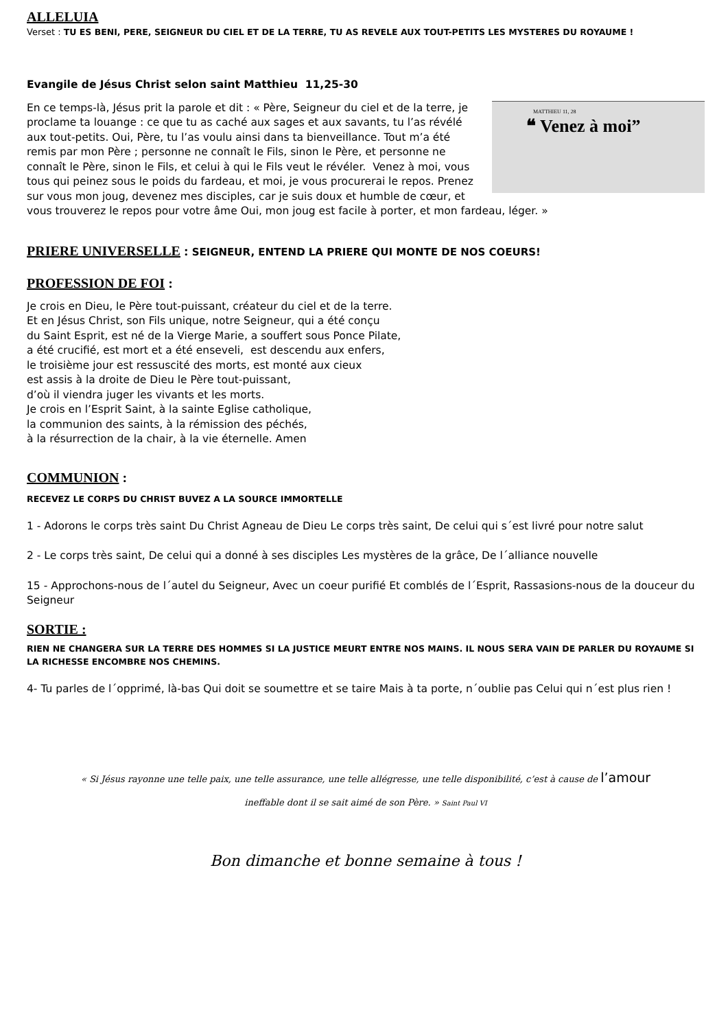ALLELUIA
Verset : TU ES BENI, PERE, SEIGNEUR DU CIEL ET DE LA TERRE, TU AS REVELE AUX TOUT-PETITS LES MYSTERES DU ROYAUME !
Evangile de Jésus Christ selon saint Matthieu 11,25-30
MATTHIEU 11, 28
❝ Venez à moi”
En ce temps-là, Jésus prit la parole et dit : « Père, Seigneur du ciel et de la terre, je proclame ta louange : ce que tu as caché aux sages et aux savants, tu l’as révélé aux tout-petits. Oui, Père, tu l’as voulu ainsi dans ta bienveillance. Tout m’a été remis par mon Père ; personne ne connaît le Fils, sinon le Père, et personne ne connaît le Père, sinon le Fils, et celui à qui le Fils veut le révéler. Venez à moi, vous tous qui peinez sous le poids du fardeau, et moi, je vous procurerai le repos. Prenez sur vous mon joug, devenez mes disciples, car je suis doux et humble de cœur, et vous trouverez le repos pour votre âme Oui, mon joug est facile à porter, et mon fardeau, léger. »
PRIERE UNIVERSELLE : SEIGNEUR, ENTEND LA PRIERE QUI MONTE DE NOS COEURS!
PROFESSION DE FOI :
Je crois en Dieu, le Père tout-puissant, créateur du ciel et de la terre.
Et en Jésus Christ, son Fils unique, notre Seigneur, qui a été conçu
du Saint Esprit, est né de la Vierge Marie, a souffert sous Ponce Pilate,
a été crucifié, est mort et a été enseveli, est descendu aux enfers,
le troisième jour est ressuscité des morts, est monté aux cieux
est assis à la droite de Dieu le Père tout-puissant,
d’où il viendra juger les vivants et les morts.
Je crois en l’Esprit Saint, à la sainte Eglise catholique,
la communion des saints, à la rémission des péchés,
à la résurrection de la chair, à la vie éternelle. Amen
COMMUNION :
RECEVEZ LE CORPS DU CHRIST BUVEZ A LA SOURCE IMMORTELLE
1 - Adorons le corps très saint Du Christ Agneau de Dieu Le corps très saint, De celui qui s´est livré pour notre salut
2 - Le corps très saint, De celui qui a donné à ses disciples Les mystères de la grâce, De l´alliance nouvelle
15 - Approchons-nous de l´autel du Seigneur, Avec un coeur purifié Et comblés de l´Esprit, Rassasions-nous de la douceur du Seigneur
SORTIE :
RIEN NE CHANGERA SUR LA TERRE DES HOMMES SI LA JUSTICE MEURT ENTRE NOS MAINS. IL NOUS SERA VAIN DE PARLER DU ROYAUME SI LA RICHESSE ENCOMBRE NOS CHEMINS.
4- Tu parles de l´opprimé, là-bas Qui doit se soumettre et se taire Mais à ta porte, n´oublie pas Celui qui n´est plus rien !
« Si Jésus rayonne une telle paix, une telle assurance, une telle allégresse, une telle disponibilité, c’est à cause de l’amour
ineffable dont il se sait aimé de son Père. » Saint Paul VI
Bon dimanche et bonne semaine à tous !